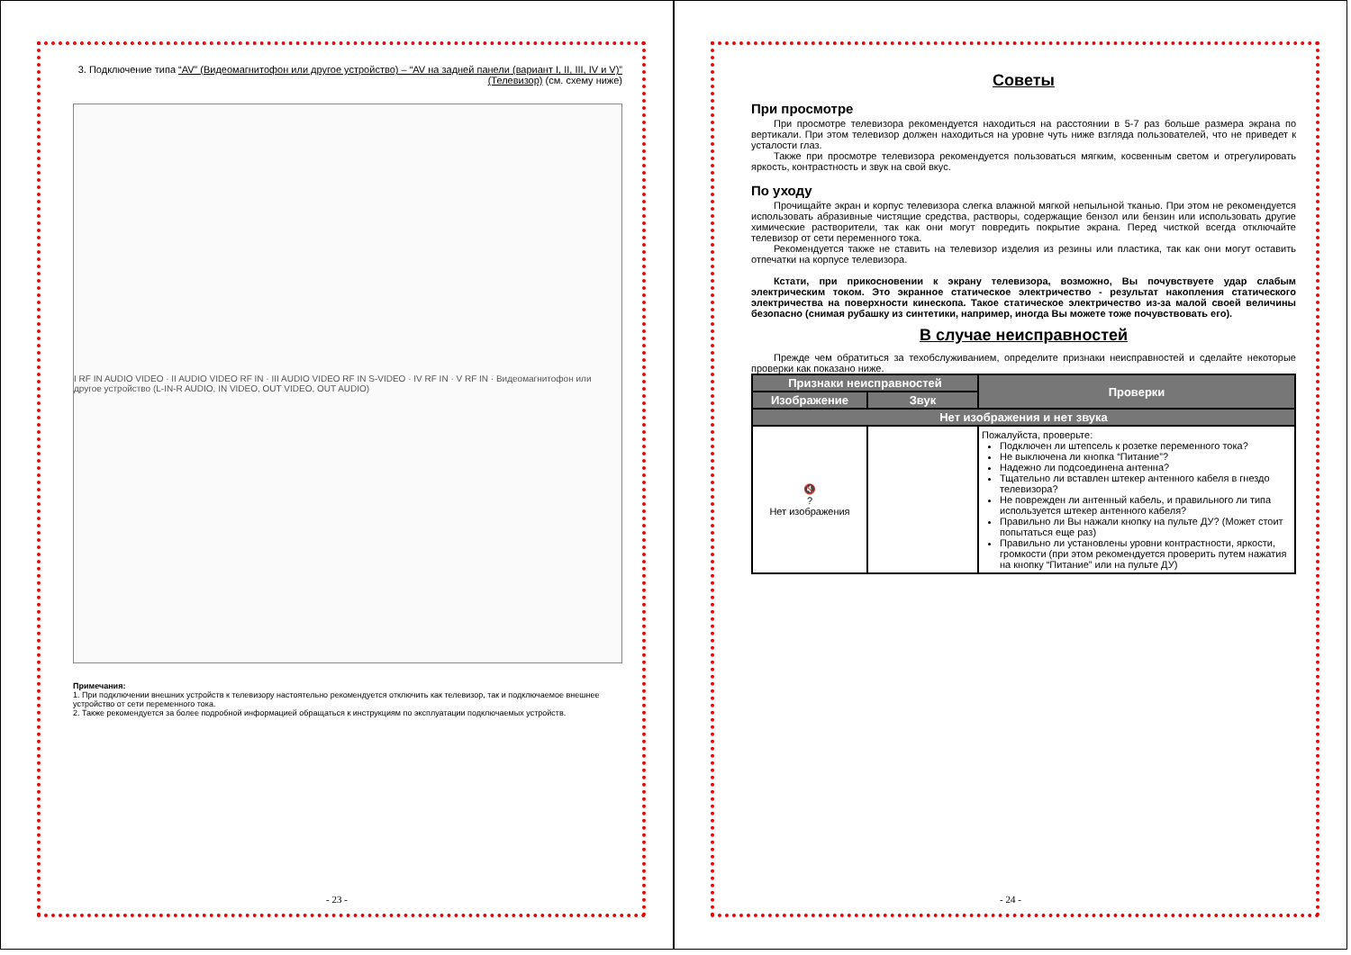3. Подключение типа “AV” (Видеомагнитофон или другое устройство) – “AV на задней панели (вариант I, II, III, IV и V)” (Телевизор) (см. схему ниже)
I RF IN AUDIO VIDEO · II AUDIO VIDEO RF IN · III AUDIO VIDEO RF IN S-VIDEO · IV RF IN · V RF IN · Видеомагнитофон или другое устройство (L-IN-R AUDIO, IN VIDEO, OUT VIDEO, OUT AUDIO)
Примечания:
1. При подключении внешних устройств к телевизору настоятельно рекомендуется отключить как телевизор, так и подключаемое внешнее устройство от сети переменного тока.
2. Также рекомендуется за более подробной информацией обращаться к инструкциям по эксплуатации подключаемых устройств.
- 23 -
Советы
При просмотре
При просмотре телевизора рекомендуется находиться на расстоянии в 5-7 раз больше размера экрана по вертикали. При этом телевизор должен находиться на уровне чуть ниже взгляда пользователей, что не приведет к усталости глаз.
Также при просмотре телевизора рекомендуется пользоваться мягким, косвенным светом и отрегулировать яркость, контрастность и звук на свой вкус.
По уходу
Прочищайте экран и корпус телевизора слегка влажной мягкой непыльной тканью. При этом не рекомендуется использовать абразивные чистящие средства, растворы, содержащие бензол или бензин или использовать другие химические растворители, так как они могут повредить покрытие экрана. Перед чисткой всегда отключайте телевизор от сети переменного тока.
Рекомендуется также не ставить на телевизор изделия из резины или пластика, так как они могут оставить отпечатки на корпусе телевизора.
Кстати, при прикосновении к экрану телевизора, возможно, Вы почувствуете удар слабым электрическим током. Это экранное статическое электричество - результат накопления статического электричества на поверхности кинескопа. Такое статическое электричество из-за малой своей величины безопасно (снимая рубашку из синтетики, например, иногда Вы можете тоже почувствовать его).
В случае неисправностей
Прежде чем обратиться за техобслуживанием, определите признаки неисправностей и сделайте некоторые проверки как показано ниже.
| Признаки неисправностей | | Проверки |
| --- | --- | --- |
| Изображение | Звук | |
| Нет изображения и нет звука | | |
| 🔇 ? Нет изображения | | Пожалуйста, проверьте: Подключен ли штепсель к розетке переменного тока? Не выключена ли кнопка “Питание”? Надежно ли подсоединена антенна? Тщательно ли вставлен штекер антенного кабеля в гнездо телевизора? Не поврежден ли антенный кабель, и правильного ли типа используется штекер антенного кабеля? Правильно ли Вы нажали кнопку на пульте ДУ? (Может стоит попытаться еще раз) Правильно ли установлены уровни контрастности, яркости, громкости (при этом рекомендуется проверить путем нажатия на кнопку “Питание” или на пульте ДУ) |
- 24 -